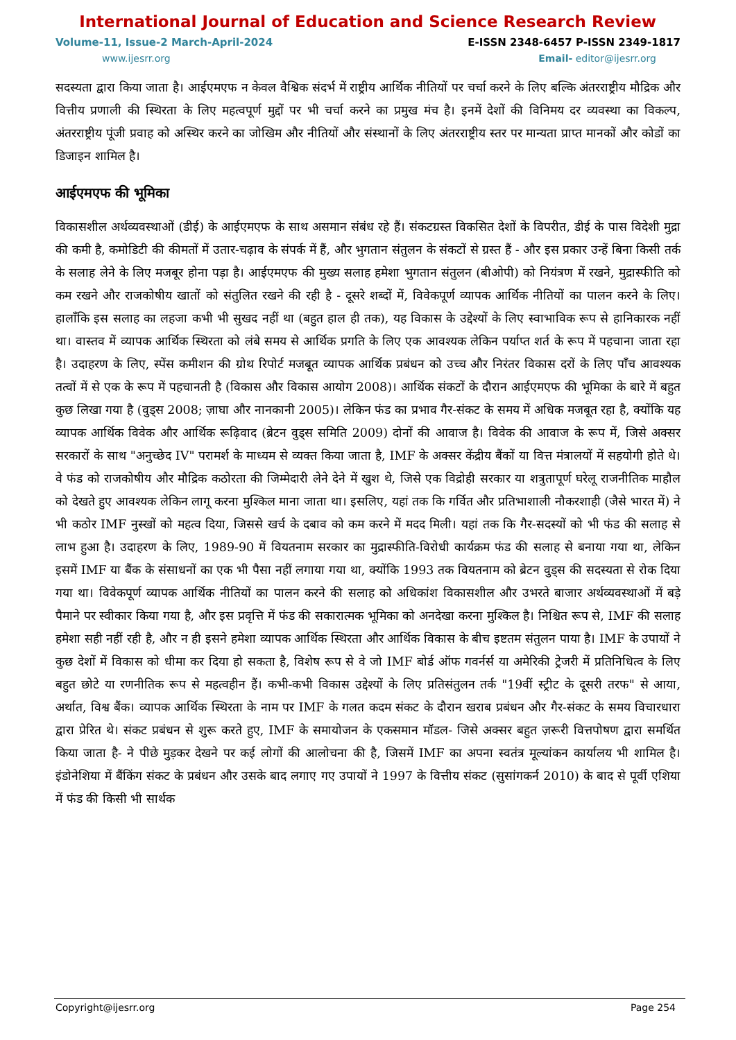International Journal of Education and Science Research Review
Volume-11, Issue-2 March-April-2024 E-ISSN 2348-6457 P-ISSN 2349-1817
www.ijesrr.org Email- editor@ijesrr.org
सदस्यता द्वारा किया जाता है। आईएमएफ न केवल वैश्विक संदर्भ में राष्ट्रीय आर्थिक नीतियों पर चर्चा करने के लिए बल्कि अंतरराष्ट्रीय मौद्रिक और वित्तीय प्रणाली की स्थिरता के लिए महत्वपूर्ण मुद्दों पर भी चर्चा करने का प्रमुख मंच है। इनमें देशों की विनिमय दर व्यवस्था का विकल्प, अंतरराष्ट्रीय पूंजी प्रवाह को अस्थिर करने का जोखिम और नीतियों और संस्थानों के लिए अंतरराष्ट्रीय स्तर पर मान्यता प्राप्त मानकों और कोडों का डिजाइन शामिल है।
आईएमएफ की भूमिका
विकासशील अर्थव्यवस्थाओं (डीई) के आईएमएफ के साथ असमान संबंध रहे हैं। संकटग्रस्त विकसित देशों के विपरीत, डीई के पास विदेशी मुद्रा की कमी है, कमोडिटी की कीमतों में उतार-चढ़ाव के संपर्क में हैं, और भुगतान संतुलन के संकटों से ग्रस्त हैं - और इस प्रकार उन्हें बिना किसी तर्क के सलाह लेने के लिए मजबूर होना पड़ा है। आईएमएफ की मुख्य सलाह हमेशा भुगतान संतुलन (बीओपी) को नियंत्रण में रखने, मुद्रास्फीति को कम रखने और राजकोषीय खातों को संतुलित रखने की रही है - दूसरे शब्दों में, विवेकपूर्ण व्यापक आर्थिक नीतियों का पालन करने के लिए। हालाँकि इस सलाह का लहजा कभी भी सुखद नहीं था (बहुत हाल ही तक), यह विकास के उद्देश्यों के लिए स्वाभाविक रूप से हानिकारक नहीं था। वास्तव में व्यापक आर्थिक स्थिरता को लंबे समय से आर्थिक प्रगति के लिए एक आवश्यक लेकिन पर्याप्त शर्त के रूप में पहचाना जाता रहा है। उदाहरण के लिए, स्पेंस कमीशन की ग्रोथ रिपोर्ट मजबूत व्यापक आर्थिक प्रबंधन को उच्च और निरंतर विकास दरों के लिए पाँच आवश्यक तत्वों में से एक के रूप में पहचानती है (विकास और विकास आयोग 2008)। आर्थिक संकटों के दौरान आईएमएफ की भूमिका के बारे में बहुत कुछ लिखा गया है (वुड्स 2008; ज़ाघा और नानकानी 2005)। लेकिन फंड का प्रभाव गैर-संकट के समय में अधिक मजबूत रहा है, क्योंकि यह व्यापक आर्थिक विवेक और आर्थिक रूढ़िवाद (ब्रेटन वुड्स समिति 2009) दोनों की आवाज है। विवेक की आवाज के रूप में, जिसे अक्सर सरकारों के साथ "अनुच्छेद IV" परामर्श के माध्यम से व्यक्त किया जाता है, IMF के अक्सर केंद्रीय बैंकों या वित्त मंत्रालयों में सहयोगी होते थे। वे फंड को राजकोषीय और मौद्रिक कठोरता की जिम्मेदारी लेने देने में खुश थे, जिसे एक विद्रोही सरकार या शत्रुतापूर्ण घरेलू राजनीतिक माहौल को देखते हुए आवश्यक लेकिन लागू करना मुश्किल माना जाता था। इसलिए, यहां तक कि गर्वित और प्रतिभाशाली नौकरशाही (जैसे भारत में) ने भी कठोर IMF नुस्खों को महत्व दिया, जिससे खर्च के दबाव को कम करने में मदद मिली। यहां तक कि गैर-सदस्यों को भी फंड की सलाह से लाभ हुआ है। उदाहरण के लिए, 1989-90 में वियतनाम सरकार का मुद्रास्फीति-विरोधी कार्यक्रम फंड की सलाह से बनाया गया था, लेकिन इसमें IMF या बैंक के संसाधनों का एक भी पैसा नहीं लगाया गया था, क्योंकि 1993 तक वियतनाम को ब्रेटन वुड्स की सदस्यता से रोक दिया गया था। विवेकपूर्ण व्यापक आर्थिक नीतियों का पालन करने की सलाह को अधिकांश विकासशील और उभरते बाजार अर्थव्यवस्थाओं में बड़े पैमाने पर स्वीकार किया गया है, और इस प्रवृत्ति में फंड की सकारात्मक भूमिका को अनदेखा करना मुश्किल है। निश्चित रूप से, IMF की सलाह हमेशा सही नहीं रही है, और न ही इसने हमेशा व्यापक आर्थिक स्थिरता और आर्थिक विकास के बीच इष्टतम संतुलन पाया है। IMF के उपायों ने कुछ देशों में विकास को धीमा कर दिया हो सकता है, विशेष रूप से वे जो IMF बोर्ड ऑफ गवर्नर्स या अमेरिकी ट्रेजरी में प्रतिनिधित्व के लिए बहुत छोटे या रणनीतिक रूप से महत्वहीन हैं। कभी-कभी विकास उद्देश्यों के लिए प्रतिसंतुलन तर्क "19वीं स्ट्रीट के दूसरी तरफ" से आया, अर्थात, विश्व बैंक। व्यापक आर्थिक स्थिरता के नाम पर IMF के गलत कदम संकट के दौरान खराब प्रबंधन और गैर-संकट के समय विचारधारा द्वारा प्रेरित थे। संकट प्रबंधन से शुरू करते हुए, IMF के समायोजन के एकसमान मॉडल- जिसे अक्सर बहुत ज़रूरी वित्तपोषण द्वारा समर्थित किया जाता है- ने पीछे मुड़कर देखने पर कई लोगों की आलोचना की है, जिसमें IMF का अपना स्वतंत्र मूल्यांकन कार्यालय भी शामिल है। इंडोनेशिया में बैंकिंग संकट के प्रबंधन और उसके बाद लगाए गए उपायों ने 1997 के वित्तीय संकट (सुसांगकर्न 2010) के बाद से पूर्वी एशिया में फंड की किसी भी सार्थक
Copyright@ijesrr.org Page 254